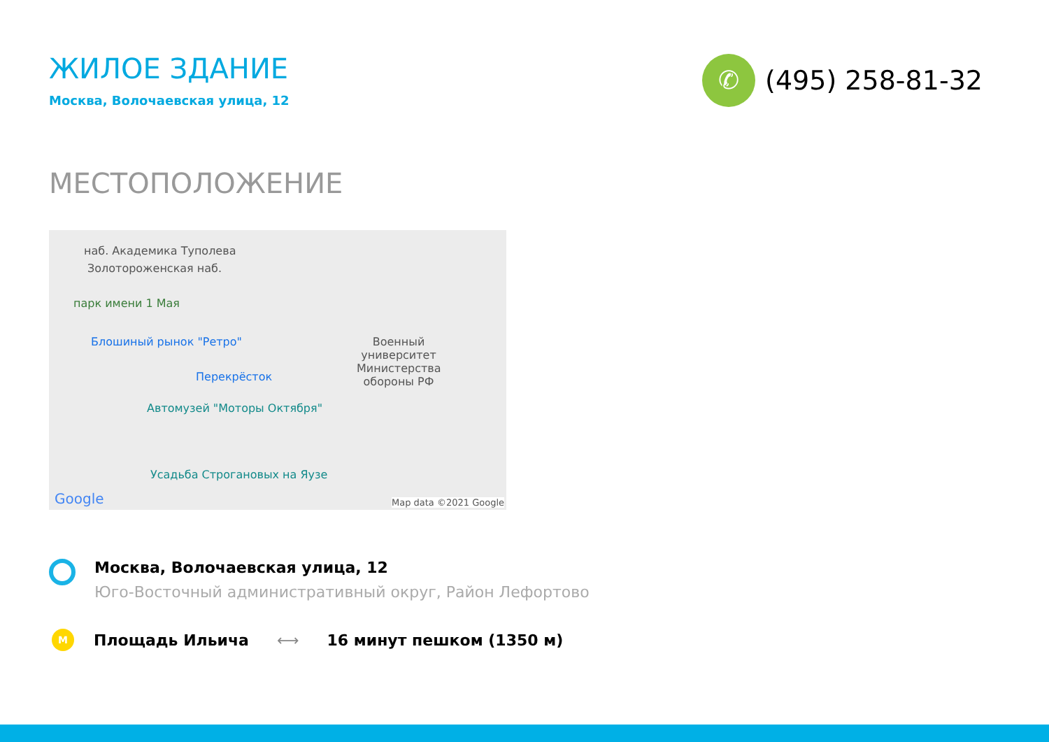ЖИЛОЕ ЗДАНИЕ
Москва, Волочаевская улица, 12
✆
(495) 258-81-32
МЕСТОПОЛОЖЕНИЕ
наб. Академика Туполева
Золотороженская наб.
парк имени 1 Мая
Блошиный рынок "Ретро"
Перекрёсток
Военный университет Министерства обороны РФ
Автомузей "Моторы Октября"
Усадьба Строгановых на Яузе
Google Map data ©2021 Google
Москва, Волочаевская улица, 12
Юго-Восточный административный округ, Район Лефортово
M
Площадь Ильича ⟷ 16 минут пешком (1350 м)